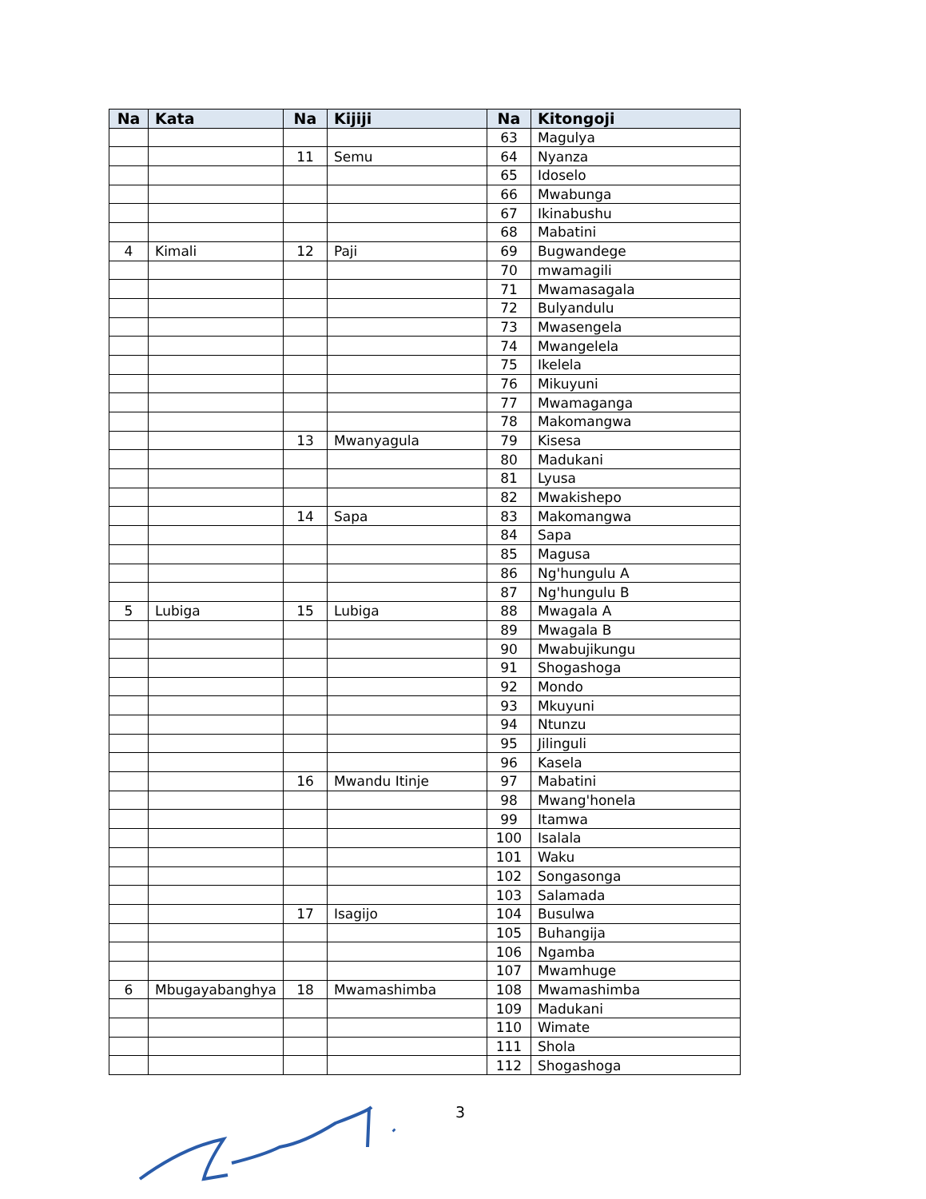| Na | Kata | Na | Kijiji | Na | Kitongoji |
| --- | --- | --- | --- | --- | --- |
| | | | | 63 | Magulya |
| | | 11 | Semu | 64 | Nyanza |
| | | | | 65 | Idoselo |
| | | | | 66 | Mwabunga |
| | | | | 67 | Ikinabushu |
| | | | | 68 | Mabatini |
| 4 | Kimali | 12 | Paji | 69 | Bugwandege |
| | | | | 70 | mwamagili |
| | | | | 71 | Mwamasagala |
| | | | | 72 | Bulyandulu |
| | | | | 73 | Mwasengela |
| | | | | 74 | Mwangelela |
| | | | | 75 | Ikelela |
| | | | | 76 | Mikuyuni |
| | | | | 77 | Mwamaganga |
| | | | | 78 | Makomangwa |
| | | 13 | Mwanyagula | 79 | Kisesa |
| | | | | 80 | Madukani |
| | | | | 81 | Lyusa |
| | | | | 82 | Mwakishepo |
| | | 14 | Sapa | 83 | Makomangwa |
| | | | | 84 | Sapa |
| | | | | 85 | Magusa |
| | | | | 86 | Ng'hungulu A |
| | | | | 87 | Ng'hungulu B |
| 5 | Lubiga | 15 | Lubiga | 88 | Mwagala A |
| | | | | 89 | Mwagala B |
| | | | | 90 | Mwabujikungu |
| | | | | 91 | Shogashoga |
| | | | | 92 | Mondo |
| | | | | 93 | Mkuyuni |
| | | | | 94 | Ntunzu |
| | | | | 95 | Jilinguli |
| | | | | 96 | Kasela |
| | | 16 | Mwandu Itinje | 97 | Mabatini |
| | | | | 98 | Mwang'honela |
| | | | | 99 | Itamwa |
| | | | | 100 | Isalala |
| | | | | 101 | Waku |
| | | | | 102 | Songasonga |
| | | | | 103 | Salamada |
| | | 17 | Isagijo | 104 | Busulwa |
| | | | | 105 | Buhangija |
| | | | | 106 | Ngamba |
| | | | | 107 | Mwamhuge |
| 6 | Mbugayabanghya | 18 | Mwamashimba | 108 | Mwamashimba |
| | | | | 109 | Madukani |
| | | | | 110 | Wimate |
| | | | | 111 | Shola |
| | | | | 112 | Shogashoga |
3